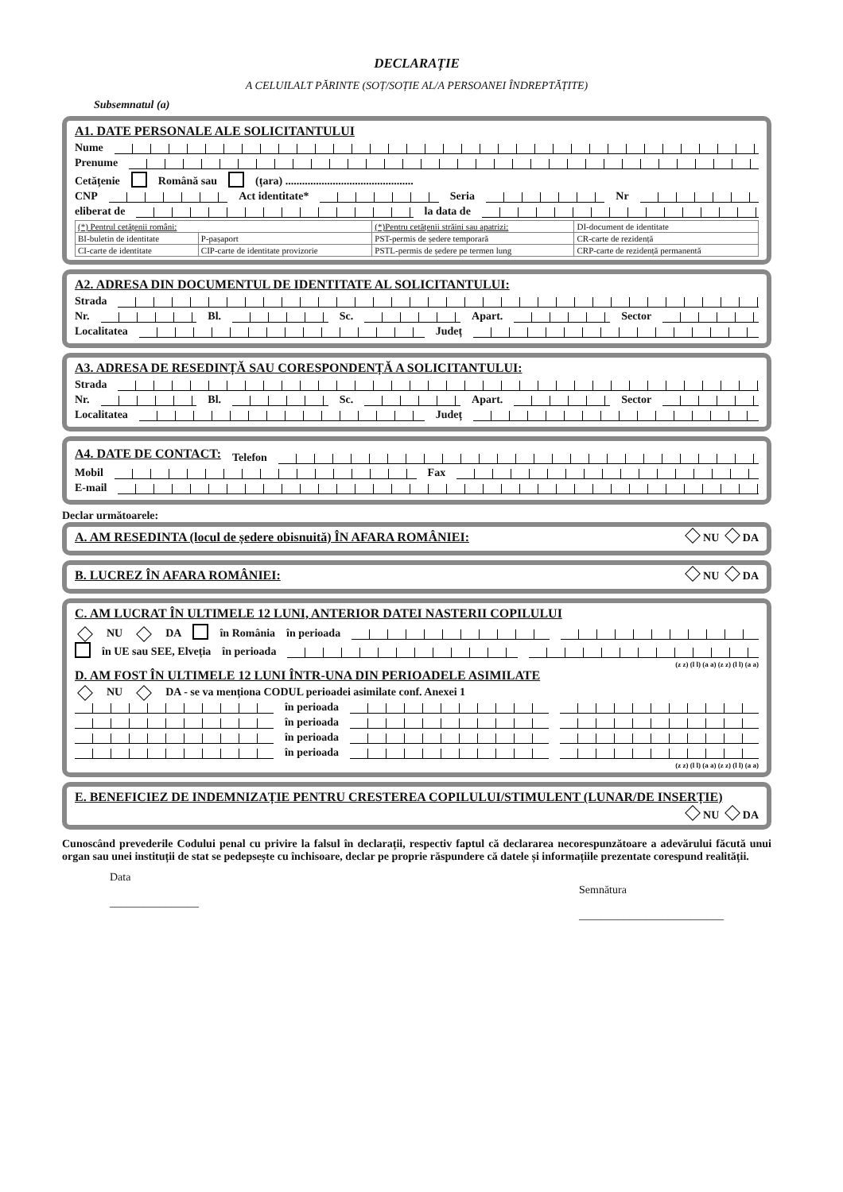DECLARAȚIE
A CELUILALT PĂRINTE (SOȚ/SOȚIE AL/A PERSOANEI ÎNDREPTĂȚITE)
Subsemnatul (a)
A1. DATE PERSONALE ALE SOLICITANTULUI
Nume
Prenume
Cetățenie Română sau (țara) ..............................................
CNP Act identitate* Seria Nr
eliberat de la data de
| (*) Pentrul cetățenii români: | | (*)Pentru cetățenii străini sau apatrizi: | DI-document de identitate |
| BI-buletin de identitate | P-pașaport | PST-permis de ședere temporară | CR-carte de rezidență |
| CI-carte de identitate | CIP-carte de identitate provizorie | PSTL-permis de ședere pe termen lung | CRP-carte de rezidență permanentă |
A2. ADRESA DIN DOCUMENTUL DE IDENTITATE AL SOLICITANTULUI:
Strada
Nr. Bl. Sc. Apart. Sector
Localitatea Județ
A3. ADRESA DE RESEDINȚĂ SAU CORESPONDENȚĂ A SOLICITANTULUI:
Strada
Nr. Bl. Sc. Apart. Sector
Localitatea Județ
A4. DATE DE CONTACT:
Telefon
Mobil Fax
E-mail
Declar următoarele:
A. AM RESEDINTA (locul de ședere obisnuită) ÎN AFARA ROMÂNIEI:
NU DA
B. LUCREZ ÎN AFARA ROMÂNIEI: NU DA
C. AM LUCRAT ÎN ULTIMELE 12 LUNI, ANTERIOR DATEI NASTERII COPILULUI
NU DA în România în perioada
în UE sau SEE, Elveția în perioada
(z z) (l l) (a a) (z z) (l l) (a a)
D. AM FOST ÎN ULTIMELE 12 LUNI ÎNTR-UNA DIN PERIOADELE ASIMILATE
NU DA - se va menționa CODUL perioadei asimilate conf. Anexei 1
în perioada
în perioada
în perioada
în perioada
(z z) (l l) (a a) (z z) (l l) (a a)
E. BENEFICIEZ DE INDEMNIZAȚIE PENTRU CRESTEREA COPILULUI/STIMULENT (LUNAR/DE INSERȚIE)
NU DA
Cunoscând prevederile Codului penal cu privire la falsul în declarații, respectiv faptul că declararea necorespunzătoare a adevărului făcută unui organ sau unei instituții de stat se pedepsește cu închisoare, declar pe proprie răspundere că datele și informațiile prezentate corespund realității.
Data
________________
Semnătura
__________________________